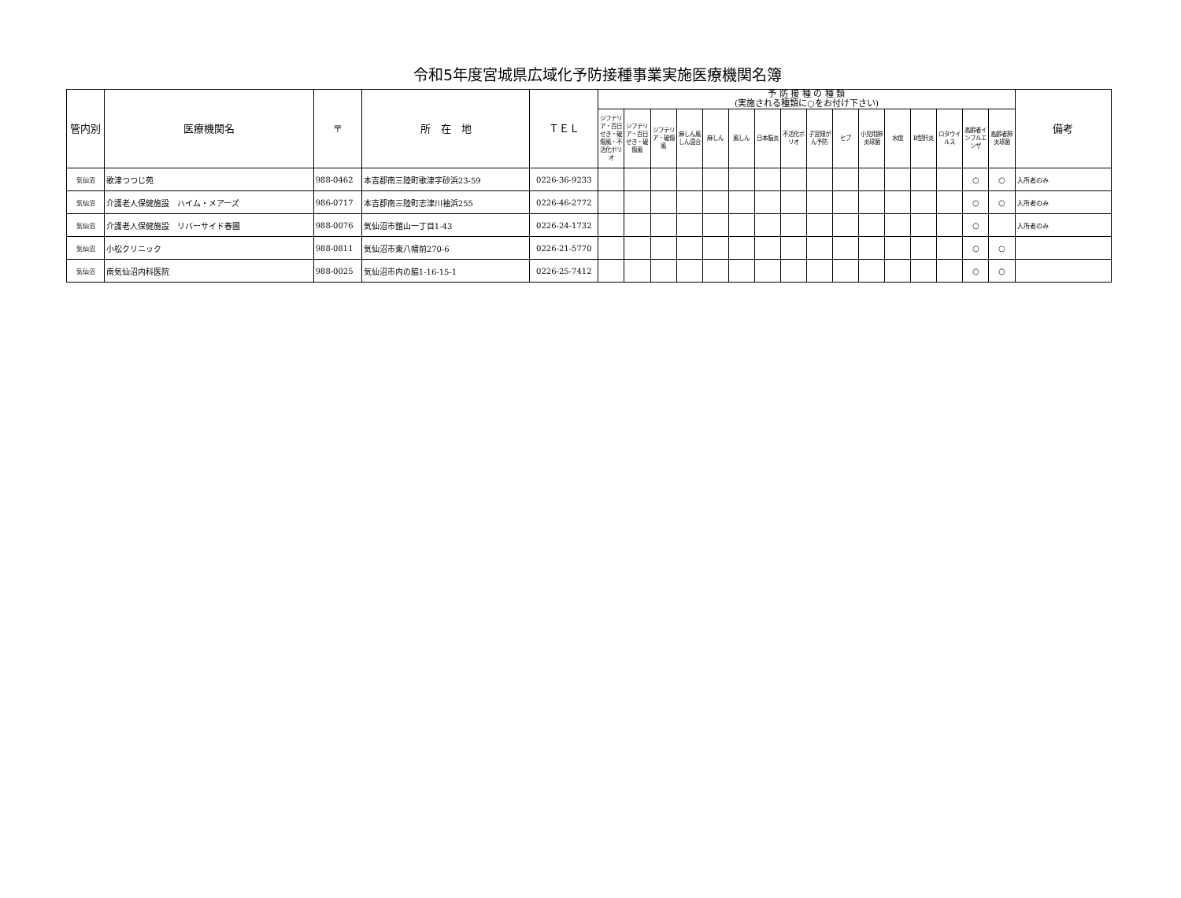令和5年度宮城県広域化予防接種事業実施医療機関名簿
| 管内別 | 医療機関名 | 〒 | 所 在 地 | ＴＥＬ | 予 防 接 種 の 種 類 (実施される種類に○をお付け下さい) | | | | | | | | | | | | | | | | 備考 |
| --- | --- | --- | --- | --- | --- | --- | --- | --- | --- | --- | --- | --- | --- | --- | --- | --- | --- | --- | --- | --- | --- |
| | | | | | ジフテリア・百日せき・破傷風・不活化ポリオ | ジフテリア・百日せき・破傷風 | ジフテリア・破傷風 | 麻しん風しん混合 | 麻しん | 風しん | 日本脳炎 | 不活化ポリオ | 子宮頸がん予防 | ヒブ | 小児用肺炎球菌 | 水痘 | B型肝炎 | ロタウイルス | 高齢者インフルエンザ | 高齢者肺炎球菌 | |
| 気仙沼 | 歌津つつじ苑 | 988-0462 | 本吉郡南三陸町歌津字砂浜23-59 | 0226-36-9233 | | | | | | | | | | | | | | | ○ | ○ | 入所者のみ |
| 気仙沼 | 介護老人保健施設 ハイム・メアーズ | 986-0717 | 本吉郡南三陸町志津川袖浜255 | 0226-46-2772 | | | | | | | | | | | | | | | ○ | ○ | 入所者のみ |
| 気仙沼 | 介護老人保健施設 リバーサイド春圃 | 988-0076 | 気仙沼市舘山一丁目1-43 | 0226-24-1732 | | | | | | | | | | | | | | | ○ | | 入所者のみ |
| 気仙沼 | 小松クリニック | 988-0811 | 気仙沼市東八幡前270-6 | 0226-21-5770 | | | | | | | | | | | | | | | ○ | ○ | |
| 気仙沼 | 南気仙沼内科医院 | 988-0025 | 気仙沼市内の脇1-16-15-1 | 0226-25-7412 | | | | | | | | | | | | | | | ○ | ○ | |